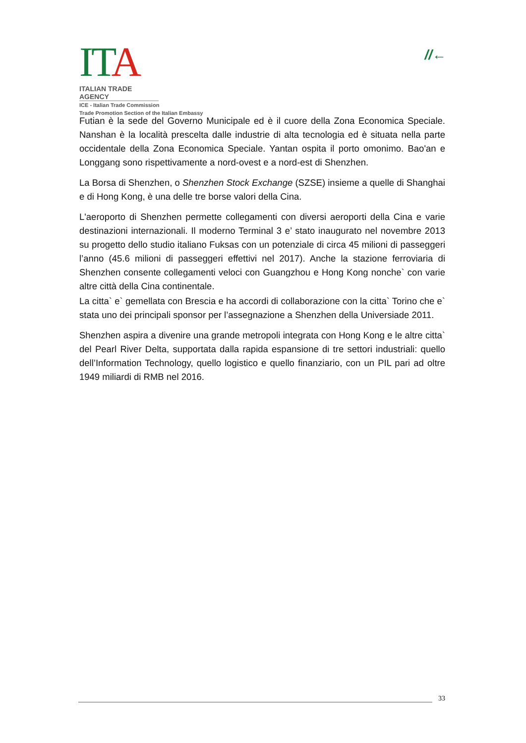ITA
ITALIAN TRADE AGENCY
ICE - Italian Trade Commission
Trade Promotion Section of the Italian Embassy
//←
Futian è la sede del Governo Municipale ed è il cuore della Zona Economica Speciale. Nanshan è la località prescelta dalle industrie di alta tecnologia ed è situata nella parte occidentale della Zona Economica Speciale. Yantan ospita il porto omonimo. Bao'an e Longgang sono rispettivamente a nord-ovest e a nord-est di Shenzhen.
La Borsa di Shenzhen, o Shenzhen Stock Exchange (SZSE) insieme a quelle di Shanghai e di Hong Kong, è una delle tre borse valori della Cina.
L'aeroporto di Shenzhen permette collegamenti con diversi aeroporti della Cina e varie destinazioni internazionali. Il moderno Terminal 3 e’ stato inaugurato nel novembre 2013 su progetto dello studio italiano Fuksas con un potenziale di circa 45 milioni di passeggeri l’anno (45.6 milioni di passeggeri effettivi nel 2017). Anche la stazione ferroviaria di Shenzhen consente collegamenti veloci con Guangzhou e Hong Kong nonche` con varie altre città della Cina continentale.
La citta` e` gemellata con Brescia e ha accordi di collaborazione con la citta` Torino che e` stata uno dei principali sponsor per l’assegnazione a Shenzhen della Universiade 2011.
Shenzhen aspira a divenire una grande metropoli integrata con Hong Kong e le altre citta` del Pearl River Delta, supportata dalla rapida espansione di tre settori industriali: quello dell’Information Technology, quello logistico e quello finanziario, con un PIL pari ad oltre 1949 miliardi di RMB nel 2016.
33